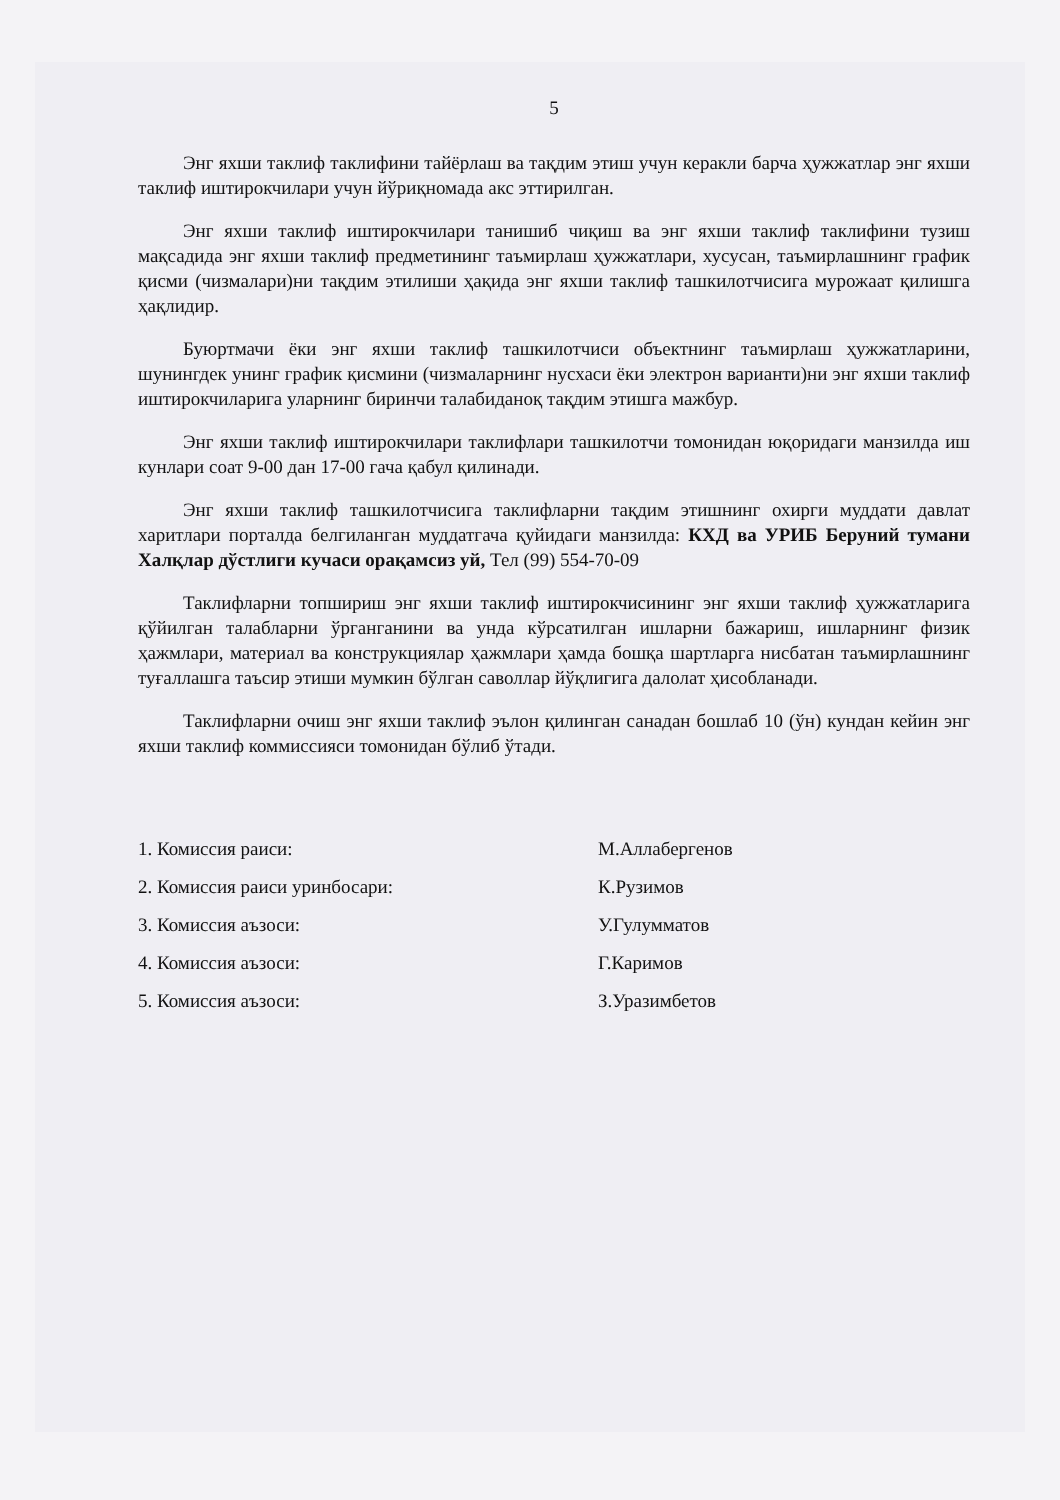5
Энг яхши таклиф таклифини тайёрлаш ва тақдим этиш учун керакли барча ҳужжатлар энг яхши таклиф иштирокчилари учун йўриқномада акс эттирилган.
Энг яхши таклиф иштирокчилари танишиб чиқиш ва энг яхши таклиф таклифини тузиш мақсадида энг яхши таклиф предметининг таъмирлаш ҳужжатлари, хусусан, таъмирлашнинг график қисми (чизмалари)ни тақдим этилиши ҳақида энг яхши таклиф ташкилотчисига мурожаат қилишга ҳақлидир.
Буюртмачи ёки энг яхши таклиф ташкилотчиси объектнинг таъмирлаш ҳужжатларини, шунингдек унинг график қисмини (чизмаларнинг нусхаси ёки электрон варианти)ни энг яхши таклиф иштирокчиларига уларнинг биринчи талабиданоқ тақдим этишга мажбур.
Энг яхши таклиф иштирокчилари таклифлари ташкилотчи томонидан юқоридаги манзилда иш кунлари соат 9-00 дан 17-00 гача қабул қилинади.
Энг яхши таклиф ташкилотчисига таклифларни тақдим этишнинг охирги муддати давлат харитлари порталда белгиланган муддатгача қуйидаги манзилда: КХД ва УРИБ Беруний тумани Халқлар дўстлиги кучаси орақамсиз уй, Тел (99) 554-70-09
Таклифларни топшириш энг яхши таклиф иштирокчисининг энг яхши таклиф ҳужжатларига қўйилган талабларни ўрганганини ва унда кўрсатилган ишларни бажариш, ишларнинг физик ҳажмлари, материал ва конструкциялар ҳажмлари ҳамда бошқа шартларга нисбатан таъмирлашнинг туғаллашга таъсир этиши мумкин бўлган саволлар йўқлигига далолат ҳисобланади.
Таклифларни очиш энг яхши таклиф эълон қилинган санадан бошлаб 10 (ўн) кундан кейин энг яхши таклиф коммиссияси томонидан бўлиб ўтади.
1. Комиссия раиси: М.Аллабергенов
2. Комиссия раиси уринбосари: К.Рузимов
3. Комиссия аъзоси: У.Гулумматов
4. Комиссия аъзоси: Г.Каримов
5. Комиссия аъзоси: З.Уразимбетов